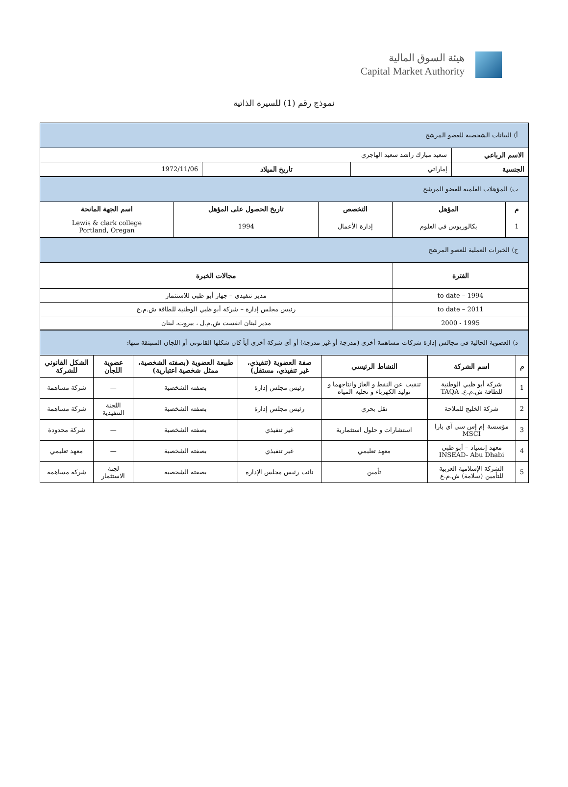هيئة السوق المالية
Capital Market Authority
نموذج رقم (1) للسيرة الذاتية
| أ) البيانات الشخصية للعضو المرشح | | | |
| الاسم الرباعي | سعيد مبارك راشد سعيد الهاجري | | |
| الجنسية | إماراتي | تاريخ الميلاد | 1972/11/06 |
| ب) المؤهلات العلمية للعضو المرشح | | | | |
| م | المؤهل | التخصص | تاريخ الحصول على المؤهل | اسم الجهة المانحة |
| 1 | بكالوريوس في العلوم | إدارة الأعمال | 1994 | Lewis & clark college Portland, Oregan |
| ج) الخبرات العملية للعضو المرشح | |
| الفترة | مجالات الخبرة |
| 1994 – to date | مدير تنفيذي – جهاز أبو ظبي للاستثمار |
| 2011 – to date | رئيس مجلس إدارة – شركة أبو ظبي الوطنية للطاقة ش.م.ع |
| 1995 - 2000 | مدير لبنان انفست ش.م.ل ، بيروت، لبنان |
| د) العضوية الحالية في مجالس إدارة شركات مساهمة أخرى (مدرجة أو غير مدرجة) أو أي شركة أخرى أياً كان شكلها القانوني أو اللجان المنبثقة منها: | | | | | | |
| م | اسم الشركة | النشاط الرئيسي | صفة العضوية (تنفيذي، غير تنفيذي، مستقل) | طبيعة العضوية (بصفته الشخصية، ممثل شخصية اعتبارية) | عضوية اللجان | الشكل القانوني للشركة |
| 1 | شركة أبو ظبي الوطنية للطاقة ش.م.ع. TAQA | تنقيب عن النفط و الغاز وانتاجهما و توليد الكهرباء و تحليه المياه | رئيس مجلس إدارة | بصفته الشخصية | — | شركة مساهمة |
| 2 | شركة الخليج للملاحة | نقل بحري | رئيس مجلس إدارة | بصفته الشخصية | اللجنة التنفيذية | شركة مساهمة |
| 3 | مؤسسة إم إس سي آي بارا MSCI | استشارات و حلول استثمارية | غير تنفيذي | بصفته الشخصية | — | شركة محدودة |
| 4 | معهد إنسياد – أبو ظبي INSEAD- Abu Dhabi | معهد تعليمي | غير تنفيذي | بصفته الشخصية | — | معهد تعليمي |
| 5 | الشركة الإسلامية العربية للتأمين (سلامة) ش.م.ع | تأمين | نائب رئيس مجلس الإدارة | بصفته الشخصية | لجنة الاستثمار | شركة مساهمة |